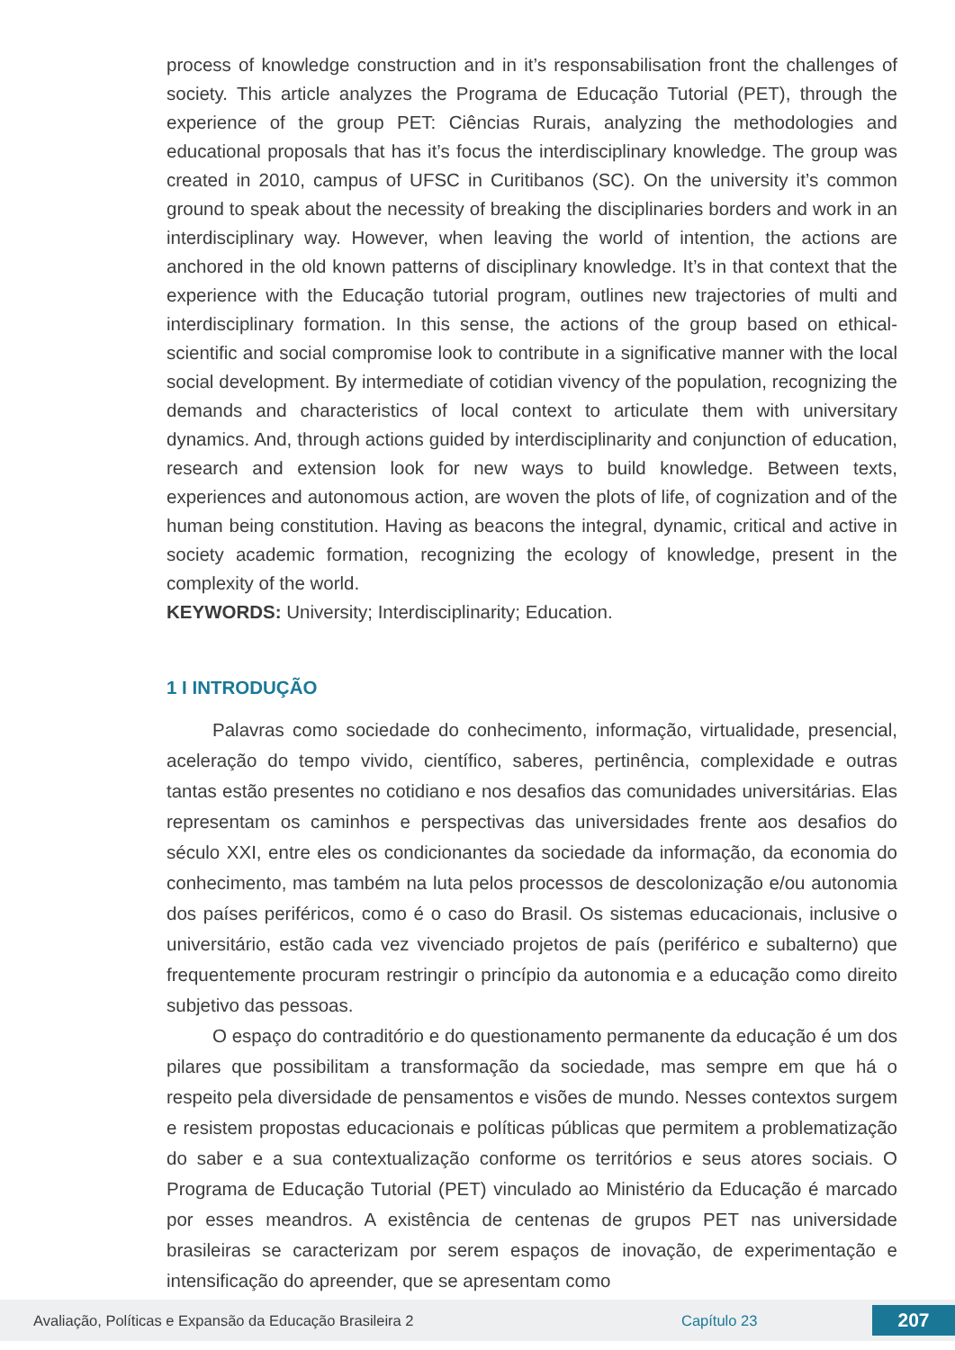process of knowledge construction and in it’s responsabilisation front the challenges of society. This article analyzes the Programa de Educação Tutorial (PET), through the experience of the group PET: Ciências Rurais, analyzing the methodologies and educational proposals that has it’s focus the interdisciplinary knowledge. The group was created in 2010, campus of UFSC in Curitibanos (SC). On the university it’s common ground to speak about the necessity of breaking the disciplinaries borders and work in an interdisciplinary way. However, when leaving the world of intention, the actions are anchored in the old known patterns of disciplinary knowledge. It’s in that context that the experience with the Educação tutorial program, outlines new trajectories of multi and interdisciplinary formation. In this sense, the actions of the group based on ethical- scientific and social compromise look to contribute in a significative manner with the local social development. By intermediate of cotidian vivency of the population, recognizing the demands and characteristics of local context to articulate them with universitary dynamics. And, through actions guided by interdisciplinarity and conjunction of education, research and extension look for new ways to build knowledge. Between texts, experiences and autonomous action, are woven the plots of life, of cognization and of the human being constitution. Having as beacons the integral, dynamic, critical and active in society academic formation, recognizing the ecology of knowledge, present in the complexity of the world.
KEYWORDS: University; Interdisciplinarity; Education.
1 I INTRODUÇÃO
Palavras como sociedade do conhecimento, informação, virtualidade, presencial, aceleração do tempo vivido, científico, saberes, pertinência, complexidade e outras tantas estão presentes no cotidiano e nos desafios das comunidades universitárias. Elas representam os caminhos e perspectivas das universidades frente aos desafios do século XXI, entre eles os condicionantes da sociedade da informação, da economia do conhecimento, mas também na luta pelos processos de descolonização e/ou autonomia dos países periféricos, como é o caso do Brasil. Os sistemas educacionais, inclusive o universitário, estão cada vez vivenciado projetos de país (periférico e subalterno) que frequentemente procuram restringir o princípio da autonomia e a educação como direito subjetivo das pessoas.
O espaço do contraditório e do questionamento permanente da educação é um dos pilares que possibilitam a transformação da sociedade, mas sempre em que há o respeito pela diversidade de pensamentos e visões de mundo. Nesses contextos surgem e resistem propostas educacionais e políticas públicas que permitem a problematização do saber e a sua contextualização conforme os territórios e seus atores sociais. O Programa de Educação Tutorial (PET) vinculado ao Ministério da Educação é marcado por esses meandros. A existência de centenas de grupos PET nas universidade brasileiras se caracterizam por serem espaços de inovação, de experimentação e intensificação do apreender, que se apresentam como
Avaliação, Políticas e Expansão da Educação Brasileira 2 Capítulo 23 207